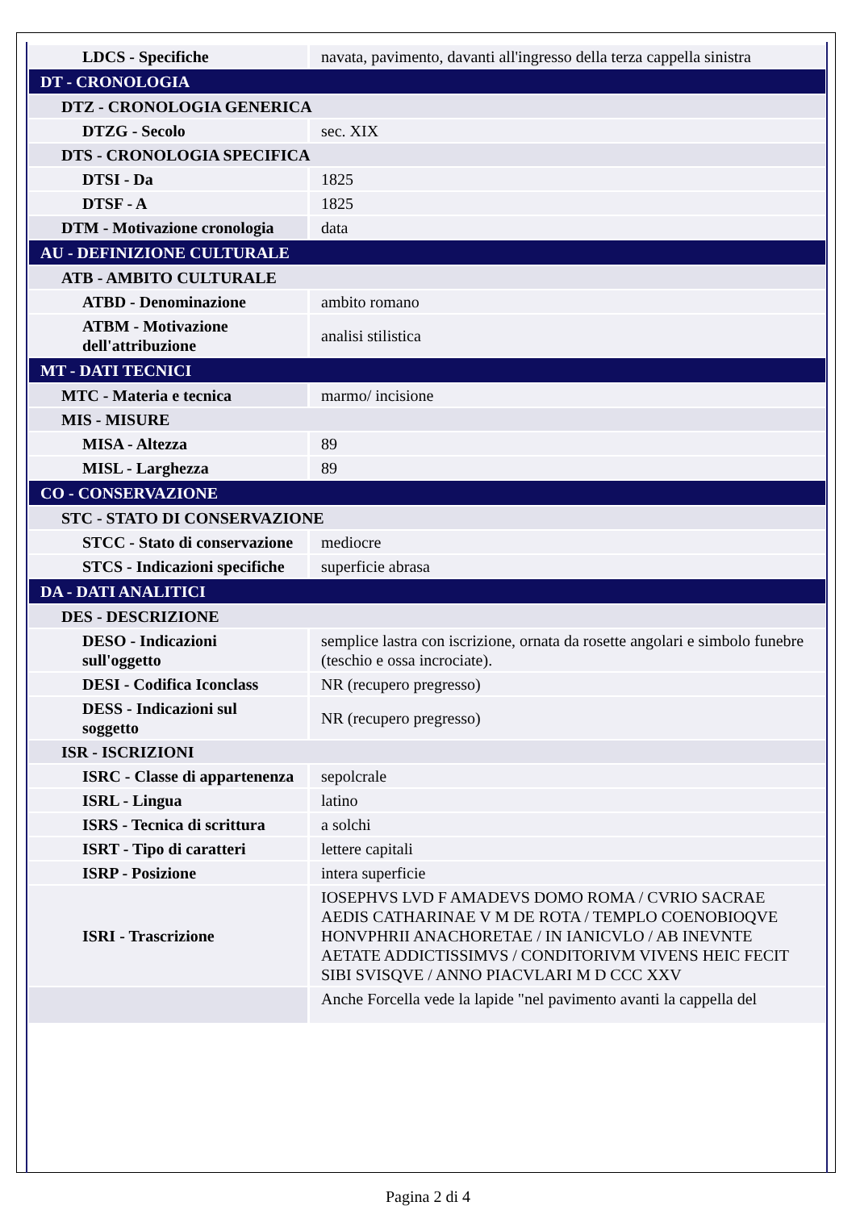| LDCS - Specifiche | navata, pavimento, davanti all'ingresso della terza cappella sinistra |
| DT - CRONOLOGIA | |
| DTZ - CRONOLOGIA GENERICA | |
| DTZG - Secolo | sec. XIX |
| DTS - CRONOLOGIA SPECIFICA | |
| DTSI - Da | 1825 |
| DTSF - A | 1825 |
| DTM - Motivazione cronologia | data |
| AU - DEFINIZIONE CULTURALE | |
| ATB - AMBITO CULTURALE | |
| ATBD - Denominazione | ambito romano |
| ATBM - Motivazione dell'attribuzione | analisi stilistica |
| MT - DATI TECNICI | |
| MTC - Materia e tecnica | marmo/ incisione |
| MIS - MISURE | |
| MISA - Altezza | 89 |
| MISL - Larghezza | 89 |
| CO - CONSERVAZIONE | |
| STC - STATO DI CONSERVAZIONE | |
| STCC - Stato di conservazione | mediocre |
| STCS - Indicazioni specifiche | superficie abrasa |
| DA - DATI ANALITICI | |
| DES - DESCRIZIONE | |
| DESO - Indicazioni sull'oggetto | semplice lastra con iscrizione, ornata da rosette angolari e simbolo funebre (teschio e ossa incrociate). |
| DESI - Codifica Iconclass | NR (recupero pregresso) |
| DESS - Indicazioni sul soggetto | NR (recupero pregresso) |
| ISR - ISCRIZIONI | |
| ISRC - Classe di appartenenza | sepolcrale |
| ISRL - Lingua | latino |
| ISRS - Tecnica di scrittura | a solchi |
| ISRT - Tipo di caratteri | lettere capitali |
| ISRP - Posizione | intera superficie |
| ISRI - Trascrizione | IOSEPHVS LVD F AMADEVS DOMO ROMA / CVRIO SACRAE AEDIS CATHARINAE V M DE ROTA / TEMPLO COENOBIOQVE HONVPHRII ANACHORETAE / IN IANICVLO / AB INEVNTE AETATE ADDICTISSIMVS / CONDITORIVM VIVENS HEIC FECIT SIBI SVISQVE / ANNO PIACVLARI M D CCC XXV |
| | Anche Forcella vede la lapide "nel pavimento avanti la cappella del |
Pagina 2 di 4